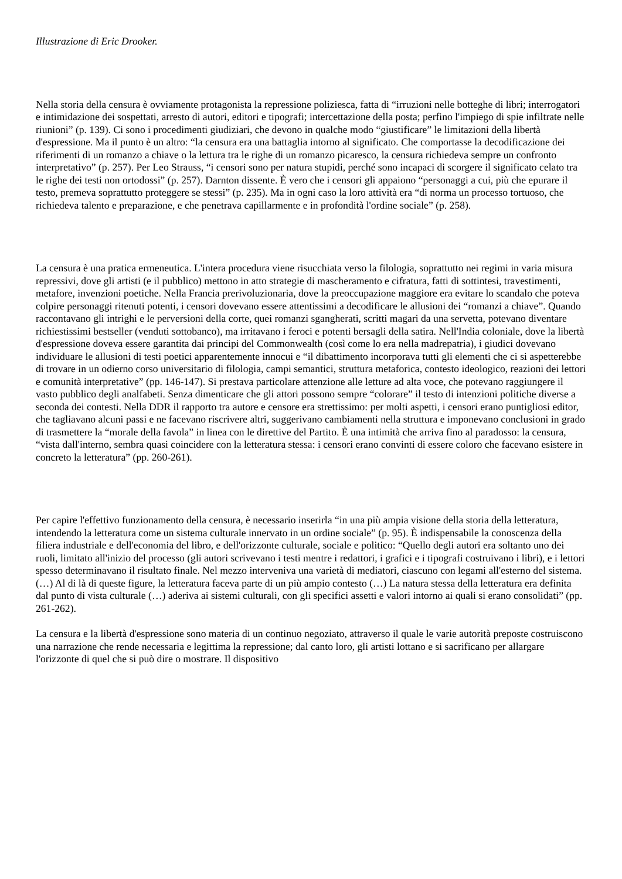Illustrazione di Eric Drooker.
Nella storia della censura è ovviamente protagonista la repressione poliziesca, fatta di “irruzioni nelle botteghe di libri; interrogatori e intimidazione dei sospettati, arresto di autori, editori e tipografi; intercettazione della posta; perfino l'impiego di spie infiltrate nelle riunioni” (p. 139). Ci sono i procedimenti giudiziari, che devono in qualche modo “giustificare” le limitazioni della libertà d'espressione. Ma il punto è un altro: “la censura era una battaglia intorno al significato. Che comportasse la decodificazione dei riferimenti di un romanzo a chiave o la lettura tra le righe di un romanzo picaresco, la censura richiedeva sempre un confronto interpretativo” (p. 257). Per Leo Strauss, “i censori sono per natura stupidi, perché sono incapaci di scorgere il significato celato tra le righe dei testi non ortodossi” (p. 257). Darnton dissente. È vero che i censori gli appaiono “personaggi a cui, più che epurare il testo, premeva soprattutto proteggere se stessi” (p. 235). Ma in ogni caso la loro attività era “di norma un processo tortuoso, che richiedeva talento e preparazione, e che penetrava capillarmente e in profondità l'ordine sociale” (p. 258).
La censura è una pratica ermeneutica. L'intera procedura viene risucchiata verso la filologia, soprattutto nei regimi in varia misura repressivi, dove gli artisti (e il pubblico) mettono in atto strategie di mascheramento e cifratura, fatti di sottintesi, travestimenti, metafore, invenzioni poetiche. Nella Francia prerivoluzionaria, dove la preoccupazione maggiore era evitare lo scandalo che poteva colpire personaggi ritenuti potenti, i censori dovevano essere attentissimi a decodificare le allusioni dei “romanzi a chiave”. Quando raccontavano gli intrighi e le perversioni della corte, quei romanzi sgangherati, scritti magari da una servetta, potevano diventare richiestissimi bestseller (venduti sottobanco), ma irritavano i feroci e potenti bersagli della satira. Nell'India coloniale, dove la libertà d'espressione doveva essere garantita dai principi del Commonwealth (così come lo era nella madrepatria), i giudici dovevano individuare le allusioni di testi poetici apparentemente innocui e “il dibattimento incorporava tutti gli elementi che ci si aspetterebbe di trovare in un odierno corso universitario di filologia, campi semantici, struttura metaforica, contesto ideologico, reazioni dei lettori e comunità interpretative” (pp. 146-147). Si prestava particolare attenzione alle letture ad alta voce, che potevano raggiungere il vasto pubblico degli analfabeti. Senza dimenticare che gli attori possono sempre “colorare” il testo di intenzioni politiche diverse a seconda dei contesti. Nella DDR il rapporto tra autore e censore era strettissimo: per molti aspetti, i censori erano puntigliosi editor, che tagliavano alcuni passi e ne facevano riscrivere altri, suggerivano cambiamenti nella struttura e imponevano conclusioni in grado di trasmettere la “morale della favola” in linea con le direttive del Partito. È una intimità che arriva fino al paradosso: la censura, “vista dall'interno, sembra quasi coincidere con la letteratura stessa: i censori erano convinti di essere coloro che facevano esistere in concreto la letteratura” (pp. 260-261).
Per capire l'effettivo funzionamento della censura, è necessario inserirla “in una più ampia visione della storia della letteratura, intendendo la letteratura come un sistema culturale innervato in un ordine sociale” (p. 95). È indispensabile la conoscenza della filiera industriale e dell'economia del libro, e dell'orizzonte culturale, sociale e politico: “Quello degli autori era soltanto uno dei ruoli, limitato all'inizio del processo (gli autori scrivevano i testi mentre i redattori, i grafici e i tipografi costruivano i libri), e i lettori spesso determinavano il risultato finale. Nel mezzo interveniva una varietà di mediatori, ciascuno con legami all'esterno del sistema. (…) Al di là di queste figure, la letteratura faceva parte di un più ampio contesto (…) La natura stessa della letteratura era definita dal punto di vista culturale (…) aderiva ai sistemi culturali, con gli specifici assetti e valori intorno ai quali si erano consolidati” (pp. 261-262).
La censura e la libertà d'espressione sono materia di un continuo negoziato, attraverso il quale le varie autorità preposte costruiscono una narrazione che rende necessaria e legittima la repressione; dal canto loro, gli artisti lottano e si sacrificano per allargare l'orizzonte di quel che si può dire o mostrare. Il dispositivo